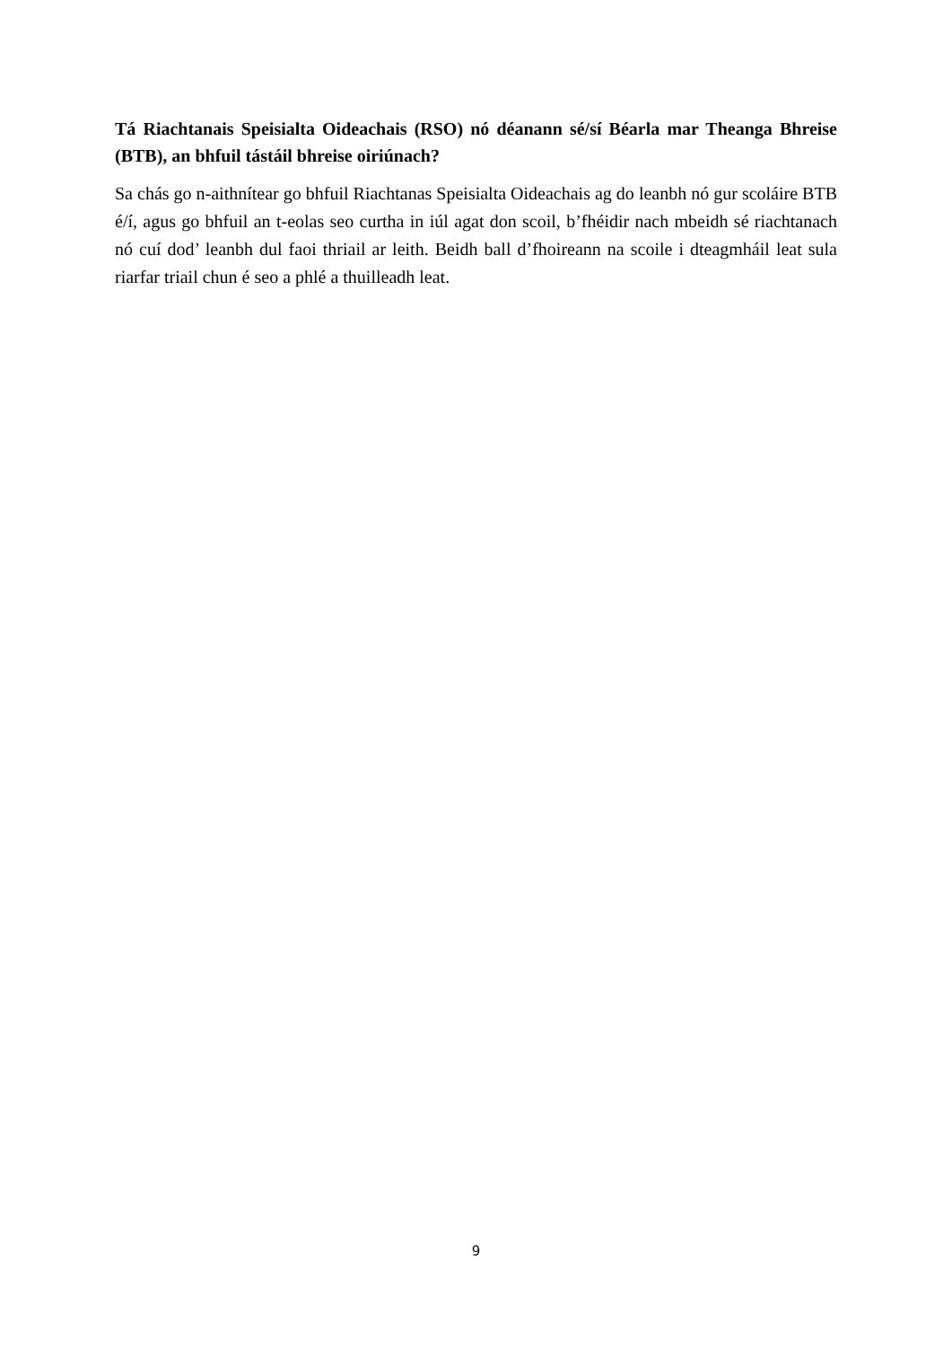Tá Riachtanais Speisialta Oideachais (RSO) nó déanann sé/sí Béarla mar Theanga Bhreise (BTB), an bhfuil tástáil bhreise oiriúnach?
Sa chás go n-aithnítear go bhfuil Riachtanas Speisialta Oideachais ag do leanbh nó gur scoláire BTB é/í, agus go bhfuil an t-eolas seo curtha in iúl agat don scoil, b’fhéidir nach mbeidh sé riachtanach nó cuí dod’ leanbh dul faoi thriail ar leith. Beidh ball d’fhoireann na scoile i dteagmháil leat sula riarfar triail chun é seo a phlé a thuilleadh leat.
9